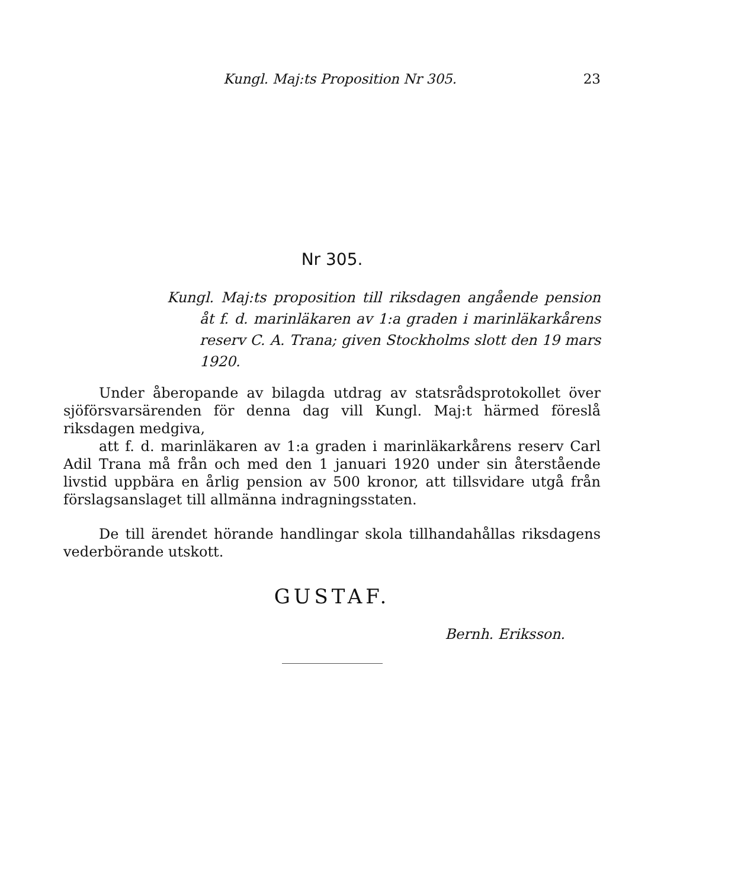Kungl. Maj:ts Proposition Nr 305. 23
Nr 305.
Kungl. Maj:ts proposition till riksdagen angående pension åt f. d. marinläkaren av 1:a graden i marinläkarkårens reserv C. A. Trana; given Stockholms slott den 19 mars 1920.
Under åberopande av bilagda utdrag av statsrådsprotokollet över sjöförsvarsärenden för denna dag vill Kungl. Maj:t härmed föreslå riksdagen medgiva,
att f. d. marinläkaren av 1:a graden i marinläkarkårens reserv Carl Adil Trana må från och med den 1 januari 1920 under sin återstående livstid uppbära en årlig pension av 500 kronor, att tillsvidare utgå från förslagsanslaget till allmänna indragningsstaten.
De till ärendet hörande handlingar skola tillhandahållas riksdagens vederbörande utskott.
GUSTAF.
Bernh. Eriksson.